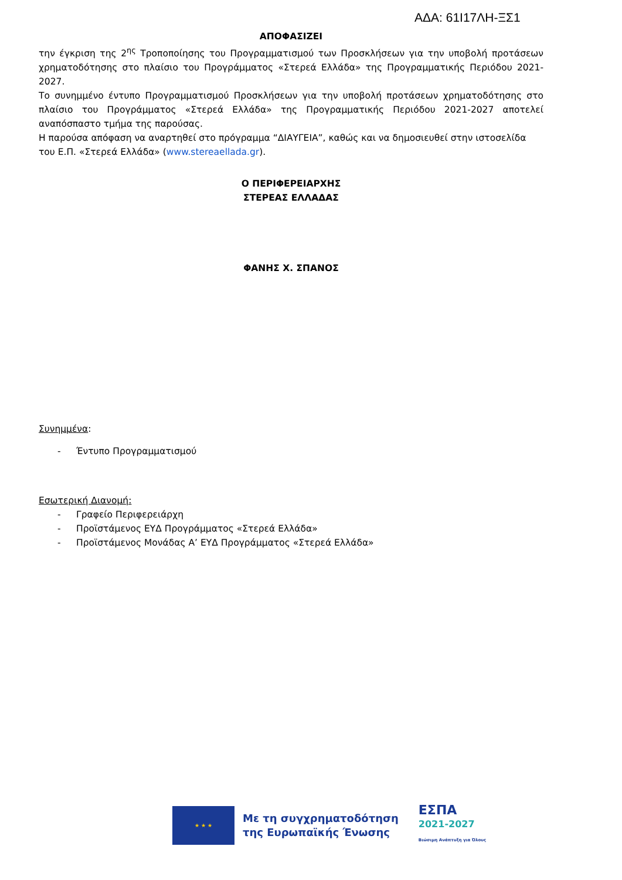ΑΔΑ: 61Ι17ΛΗ-ΞΣ1
ΑΠΟΦΑΣΙΖΕΙ
την έγκριση της 2<sup>ης</sup> Τροποποίησης του Προγραμματισμού των Προσκλήσεων για την υποβολή προτάσεων χρηματοδότησης στο πλαίσιο του Προγράμματος «Στερεά Ελλάδα» της Προγραμματικής Περιόδου 2021-2027.
Το συνημμένο έντυπο Προγραμματισμού Προσκλήσεων για την υποβολή προτάσεων χρηματοδότησης στο πλαίσιο του Προγράμματος «Στερεά Ελλάδα» της Προγραμματικής Περιόδου 2021-2027 αποτελεί αναπόσπαστο τμήμα της παρούσας.
Η παρούσα απόφαση να αναρτηθεί στο πρόγραμμα “ΔΙΑΥΓΕΙΑ”, καθώς και να δημοσιευθεί στην ιστοσελίδα του Ε.Π. «Στερεά Ελλάδα» (www.stereaellada.gr).
Ο ΠΕΡΙΦΕΡΕΙΑΡΧΗΣ
ΣΤΕΡΕΑΣ ΕΛΛΑΔΑΣ
ΦΑΝΗΣ Χ. ΣΠΑΝΟΣ
Συνημμένα:
- Έντυπο Προγραμματισμού
Εσωτερική Διανομή:
- Γραφείο Περιφερειάρχη
- Προϊστάμενος ΕΥΔ Προγράμματος «Στερεά Ελλάδα»
- Προϊστάμενος Μονάδας Α’ ΕΥΔ Προγράμματος «Στερεά Ελλάδα»
★ ★ ★
Με τη συγχρηματοδότηση
της Ευρωπαϊκής Ένωσης
ΕΣΠΑ
2021-2027
Βιώσιμη Ανάπτυξη για Όλους